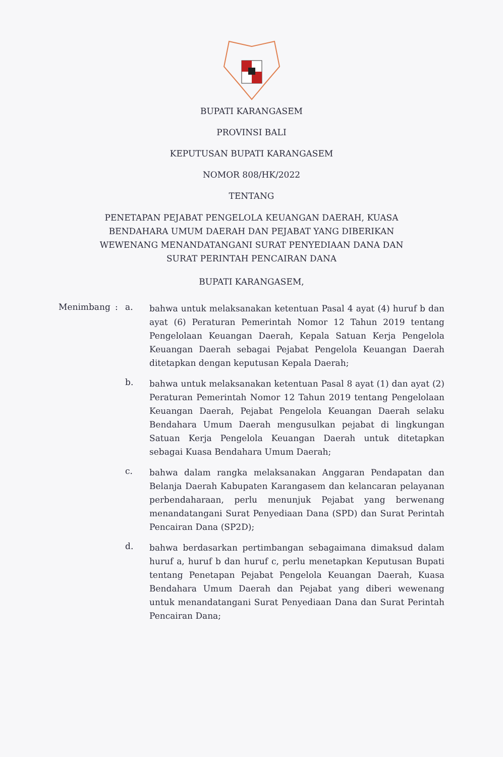BUPATI KARANGASEM
PROVINSI BALI
KEPUTUSAN BUPATI KARANGASEM
NOMOR 808/HK/2022
TENTANG
PENETAPAN PEJABAT PENGELOLA KEUANGAN DAERAH, KUASA
BENDAHARA UMUM DAERAH DAN PEJABAT YANG DIBERIKAN
WEWENANG MENANDATANGANI SURAT PENYEDIAAN DANA DAN
SURAT PERINTAH PENCAIRAN DANA
BUPATI KARANGASEM,
Menimbang : a.
bahwa untuk melaksanakan ketentuan Pasal 4 ayat (4) huruf b dan ayat (6) Peraturan Pemerintah Nomor 12 Tahun 2019 tentang Pengelolaan Keuangan Daerah, Kepala Satuan Kerja Pengelola Keuangan Daerah sebagai Pejabat Pengelola Keuangan Daerah ditetapkan dengan keputusan Kepala Daerah;
b.
bahwa untuk melaksanakan ketentuan Pasal 8 ayat (1) dan ayat (2) Peraturan Pemerintah Nomor 12 Tahun 2019 tentang Pengelolaan Keuangan Daerah, Pejabat Pengelola Keuangan Daerah selaku Bendahara Umum Daerah mengusulkan pejabat di lingkungan Satuan Kerja Pengelola Keuangan Daerah untuk ditetapkan sebagai Kuasa Bendahara Umum Daerah;
c.
bahwa dalam rangka melaksanakan Anggaran Pendapatan dan Belanja Daerah Kabupaten Karangasem dan kelancaran pelayanan perbendaharaan, perlu menunjuk Pejabat yang berwenang menandatangani Surat Penyediaan Dana (SPD) dan Surat Perintah Pencairan Dana (SP2D);
d.
bahwa berdasarkan pertimbangan sebagaimana dimaksud dalam huruf a, huruf b dan huruf c, perlu menetapkan Keputusan Bupati tentang Penetapan Pejabat Pengelola Keuangan Daerah, Kuasa Bendahara Umum Daerah dan Pejabat yang diberi wewenang untuk menandatangani Surat Penyediaan Dana dan Surat Perintah Pencairan Dana;